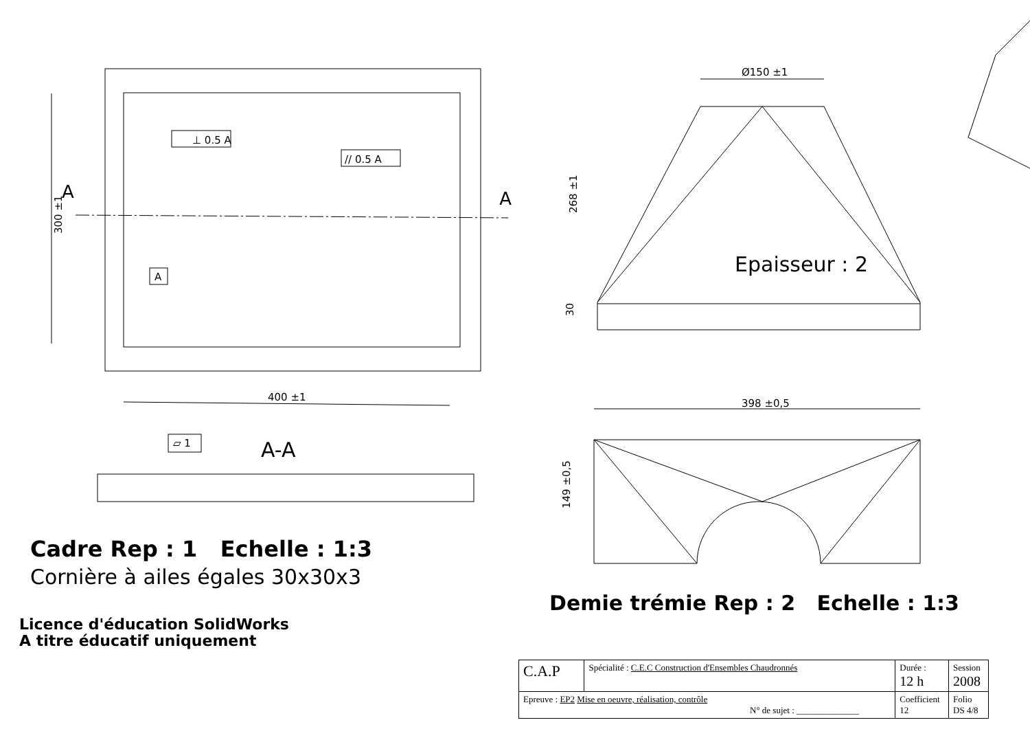⊥ 0.5 A
// 0.5 A
A
A
A
400 ±1
300 ±1
▱ 1
A-A
Cadre Rep : 1 Echelle : 1:3
Cornière à ailes égales 30x30x3
Licence d'éducation SolidWorks
A titre éducatif uniquement
Ø150 ±1
Epaisseur : 2
398 ±0,5
268 ±1
30
149 ±0,5
Demie trémie Rep : 2 Echelle : 1:3
| C.A.P | Spécialité : C.E.C Construction d'Ensembles Chaudronnés | Durée : 12 h | Session 2008 |
| Epreuve : EP2 Mise en oeuvre, réalisation, contrôle N° de sujet : ______________ | | Coefficient 12 | Folio DS 4/8 |